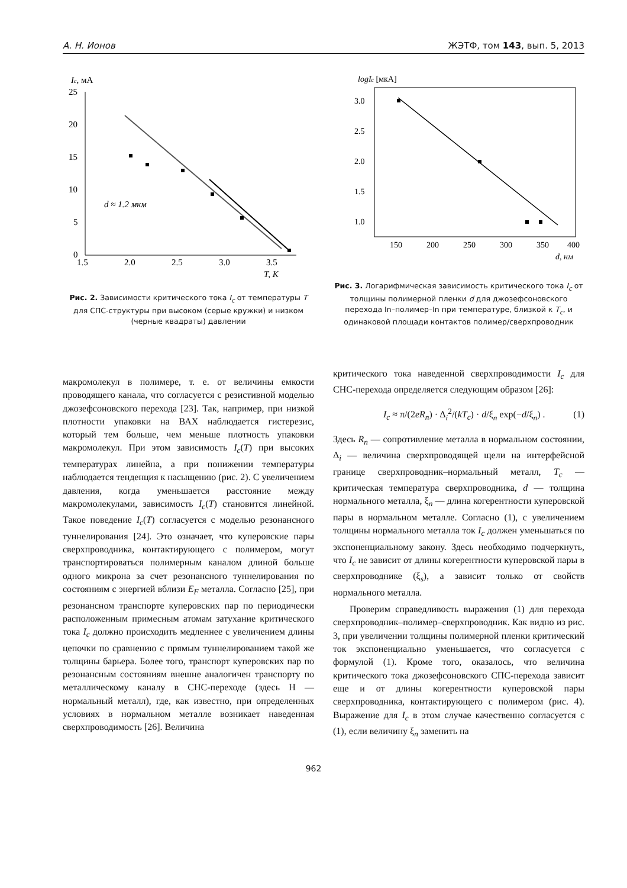А. Н. Ионов ЖЭТФ, том 143, вып. 5, 2013
Ic, мА
25
20
15
10
5
0
1.5
2.0
2.5
3.0
3.5
T, K
d ≈ 1.2 мкм
Рис. 2. Зависимости критического тока I<sub>c</sub> от температуры T для СПС-структуры при высоком (серые кружки) и низком (черные квадраты) давлении
logIc [мкА]
3.0
2.5
2.0
1.5
1.0
150
200
250
300
350
400
d, нм
Рис. 3. Логарифмическая зависимость критического тока I<sub>c</sub> от толщины полимерной пленки d для джозефсоновского перехода In–полимер–In при температуре, близкой к T<sub>c</sub>, и одинаковой площади контактов полимер/сверхпроводник
макромолекул в полимере, т. е. от величины емкости проводящего канала, что согласуется с резистивной моделью джозефсоновского перехода [23]. Так, например, при низкой плотности упаковки на ВАХ наблюдается гистерезис, который тем больше, чем меньше плотность упаковки макромолекул. При этом зависимость I<sub>c</sub>(T) при высоких температурах линейна, а при понижении температуры наблюдается тенденция к насыщению (рис. 2). С увеличением давления, когда уменьшается расстояние между макромолекулами, зависимость I<sub>c</sub>(T) становится линейной. Такое поведение I<sub>c</sub>(T) согласуется с моделью резонансного туннелирования [24]. Это означает, что куперовские пары сверхпроводника, контактирующего с полимером, могут транспортироваться полимерным каналом длиной больше одного микрона за счет резонансного туннелирования по состояниям с энергией вблизи E<sub>F</sub> металла. Согласно [25], при резонансном транспорте куперовских пар по периодически расположенным примесным атомам затухание критического тока I<sub>c</sub> должно происходить медленнее с увеличением длины цепочки по сравнению с прямым туннелированием такой же толщины барьера. Более того, транспорт куперовских пар по резонансным состояниям внешне аналогичен транспорту по металлическому каналу в СНС-переходе (здесь Н — нормальный металл), где, как известно, при определенных условиях в нормальном металле возникает наведенная сверхпроводимость [26]. Величина
критического тока наведенной сверхпроводимости I<sub>c</sub> для СНС-перехода определяется следующим образом [26]:
I<sub>c</sub> ≈ π/(2eR<sub>n</sub>) · Δ<sub>i</sub><sup>2</sup>/(kT<sub>c</sub>) · d/ξ<sub>n</sub> exp(−d/ξ<sub>n</sub>) . (1)
Здесь R<sub>n</sub> — сопротивление металла в нормальном состоянии, Δ<sub>i</sub> — величина сверхпроводящей щели на интерфейсной границе сверхпроводник–нормальный металл, T<sub>c</sub> — критическая температура сверхпроводника, d — толщина нормального металла, ξ<sub>n</sub> — длина когерентности куперовской пары в нормальном металле. Согласно (1), с увеличением толщины нормального металла ток I<sub>c</sub> должен уменьшаться по экспоненциальному закону. Здесь необходимо подчеркнуть, что I<sub>c</sub> не зависит от длины когерентности куперовской пары в сверхпроводнике (ξ<sub>s</sub>), а зависит только от свойств нормального металла.
Проверим справедливость выражения (1) для перехода сверхпроводник–полимер–сверхпроводник. Как видно из рис. 3, при увеличении толщины полимерной пленки критический ток экспоненциально уменьшается, что согласуется с формулой (1). Кроме того, оказалось, что величина критического тока джозефсоновского СПС-перехода зависит еще и от длины когерентности куперовской пары сверхпроводника, контактирующего с полимером (рис. 4). Выражение для I<sub>c</sub> в этом случае качественно согласуется с (1), если величину ξ<sub>n</sub> заменить на
962